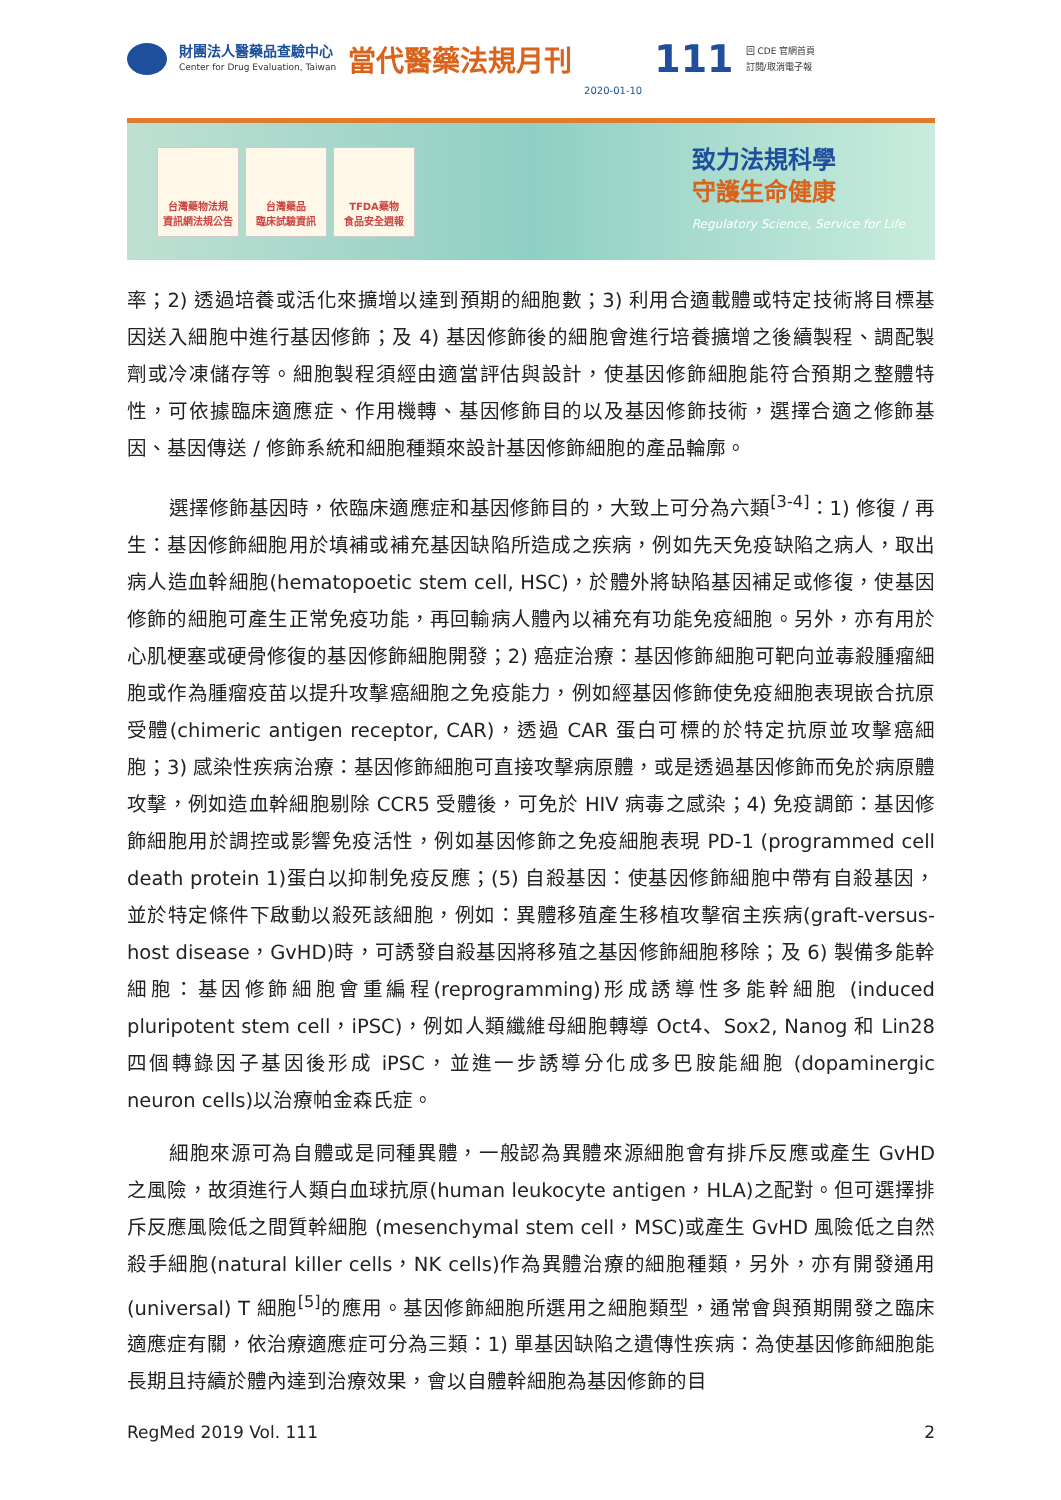財團法人醫藥品查驗中心
Center for Drug Evaluation, Taiwan
當代醫藥法規月刊
2020-01-10
111
回 CDE 官網首頁
訂閱/取消電子報
台灣藥物法規
資訊網法規公告
台灣藥品
臨床試驗資訊
TFDA藥物
食品安全週報
致力法規科學
守護生命健康
Regulatory Science, Service for Life
率；2) 透過培養或活化來擴增以達到預期的細胞數；3) 利用合適載體或特定技術將目標基因送入細胞中進行基因修飾；及 4) 基因修飾後的細胞會進行培養擴增之後續製程、調配製劑或冷凍儲存等。細胞製程須經由適當評估與設計，使基因修飾細胞能符合預期之整體特性，可依據臨床適應症、作用機轉、基因修飾目的以及基因修飾技術，選擇合適之修飾基因、基因傳送 / 修飾系統和細胞種類來設計基因修飾細胞的產品輪廓。
選擇修飾基因時，依臨床適應症和基因修飾目的，大致上可分為六類<sup>[3-4]</sup>：1) 修復 / 再生：基因修飾細胞用於填補或補充基因缺陷所造成之疾病，例如先天免疫缺陷之病人，取出病人造血幹細胞(hematopoetic stem cell, HSC)，於體外將缺陷基因補足或修復，使基因修飾的細胞可產生正常免疫功能，再回輸病人體內以補充有功能免疫細胞。另外，亦有用於心肌梗塞或硬骨修復的基因修飾細胞開發；2) 癌症治療：基因修飾細胞可靶向並毒殺腫瘤細胞或作為腫瘤疫苗以提升攻擊癌細胞之免疫能力，例如經基因修飾使免疫細胞表現嵌合抗原受體(chimeric antigen receptor, CAR)，透過 CAR 蛋白可標的於特定抗原並攻擊癌細胞；3) 感染性疾病治療：基因修飾細胞可直接攻擊病原體，或是透過基因修飾而免於病原體攻擊，例如造血幹細胞剔除 CCR5 受體後，可免於 HIV 病毒之感染；4) 免疫調節：基因修飾細胞用於調控或影響免疫活性，例如基因修飾之免疫細胞表現 PD-1 (programmed cell death protein 1)蛋白以抑制免疫反應；(5) 自殺基因：使基因修飾細胞中帶有自殺基因，並於特定條件下啟動以殺死該細胞，例如：異體移殖產生移植攻擊宿主疾病(graft-versus-host disease，GvHD)時，可誘發自殺基因將移殖之基因修飾細胞移除；及 6) 製備多能幹細胞：基因修飾細胞會重編程(reprogramming)形成誘導性多能幹細胞 (induced pluripotent stem cell，iPSC)，例如人類纖維母細胞轉導 Oct4、Sox2, Nanog 和 Lin28 四個轉錄因子基因後形成 iPSC，並進一步誘導分化成多巴胺能細胞 (dopaminergic neuron cells)以治療帕金森氏症。
細胞來源可為自體或是同種異體，一般認為異體來源細胞會有排斥反應或產生 GvHD 之風險，故須進行人類白血球抗原(human leukocyte antigen，HLA)之配對。但可選擇排斥反應風險低之間質幹細胞 (mesenchymal stem cell，MSC)或產生 GvHD 風險低之自然殺手細胞(natural killer cells，NK cells)作為異體治療的細胞種類，另外，亦有開發通用(universal) T 細胞<sup>[5]</sup>的應用。基因修飾細胞所選用之細胞類型，通常會與預期開發之臨床適應症有關，依治療適應症可分為三類：1) 單基因缺陷之遺傳性疾病：為使基因修飾細胞能長期且持續於體內達到治療效果，會以自體幹細胞為基因修飾的目
RegMed 2019 Vol. 111 2